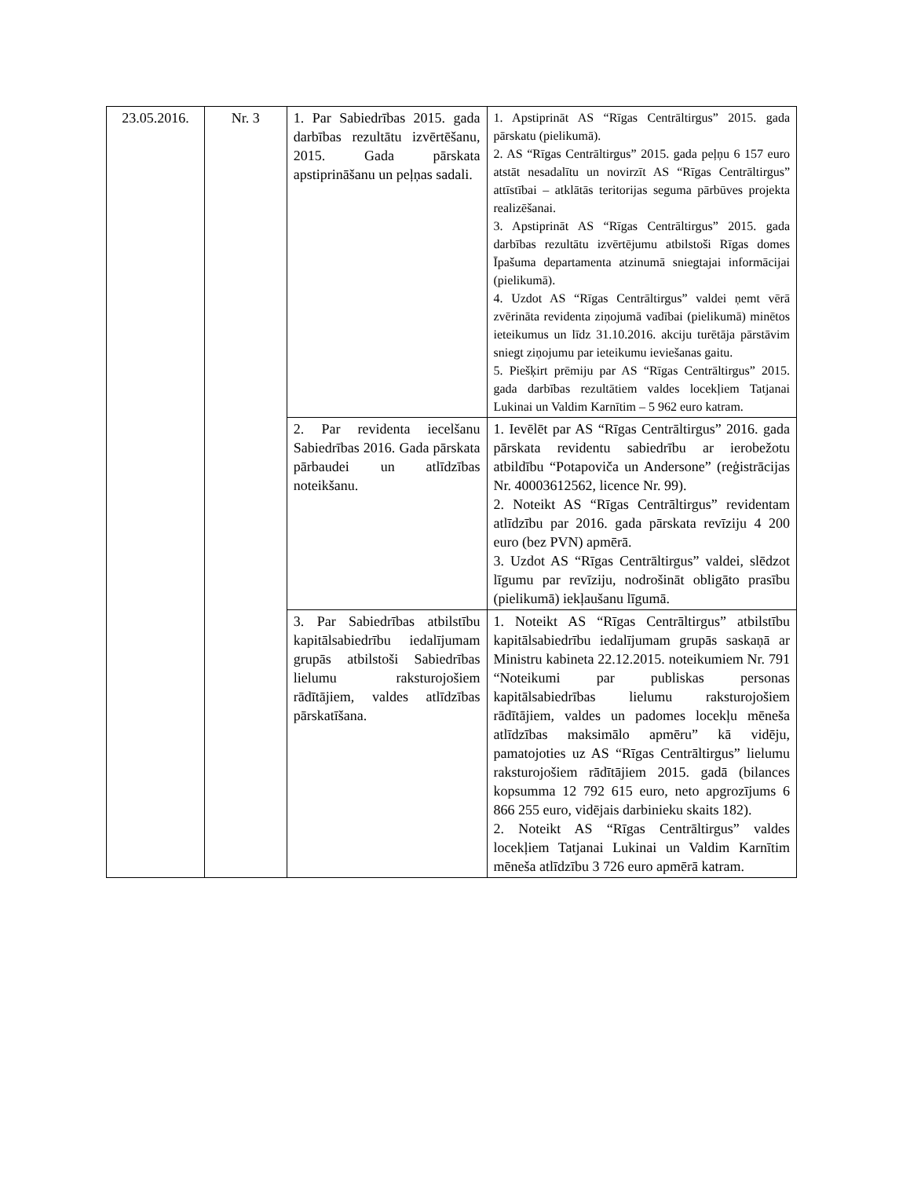| 23.05.2016. | Nr. 3 | 1. Par Sabiedrības 2015. gada darbības rezultātu izvērtēšanu, 2015. Gada pārskata apstiprināšanu un peļņas sadali. | 1. Apstiprināt AS “Rīgas Centrāltirgus” 2015. gada pārskatu (pielikumā). 2. AS “Rīgas Centrāltirgus” 2015. gada peļņu 6 157 euro atstāt nesadalītu un novirzīt AS “Rīgas Centrāltirgus” attīstībai – atklātās teritorijas seguma pārbūves projekta realizēšanai. 3. Apstiprināt AS “Rīgas Centrāltirgus” 2015. gada darbības rezultātu izvērtējumu atbilstoši Rīgas domes Īpašuma departamenta atzinumā sniegtajai informācijai (pielikumā). 4. Uzdot AS “Rīgas Centrāltirgus” valdei ņemt vērā zvērināta revidenta ziņojumā vadībai (pielikumā) minētos ieteikumus un līdz 31.10.2016. akciju turētāja pārstāvim sniegt ziņojumu par ieteikumu ieviešanas gaitu. 5. Piešķirt prēmiju par AS “Rīgas Centrāltirgus” 2015. gada darbības rezultātiem valdes locekļiem Tatjanai Lukinai un Valdim Karnītim – 5 962 euro katram. |
| | | 2. Par revidenta iecelšanu Sabiedrības 2016. Gada pārskata pārbaudei un atlīdzības noteikšanu. | 1. Ievēlēt par AS “Rīgas Centrāltirgus” 2016. gada pārskata revidentu sabiedrību ar ierobežotu atbildību “Potapoviča un Andersone” (reģistrācijas Nr. 40003612562, licence Nr. 99). 2. Noteikt AS “Rīgas Centrāltirgus” revidentam atlīdzību par 2016. gada pārskata revīziju 4 200 euro (bez PVN) apmērā. 3. Uzdot AS “Rīgas Centrāltirgus” valdei, slēdzot līgumu par revīziju, nodrošināt obligāto prasību (pielikumā) iekļaušanu līgumā. |
| | | 3. Par Sabiedrības atbilstību kapitālsabiedrību iedalījumam grupās atbilstoši Sabiedrības lielumu raksturojošiem rādītājiem, valdes atlīdzības pārskatīšana. | 1. Noteikt AS “Rīgas Centrāltirgus” atbilstību kapitālsabiedrību iedalījumam grupās saskaņā ar Ministru kabineta 22.12.2015. noteikumiem Nr. 791 “Noteikumi par publiskas personas kapitālsabiedrības lielumu raksturojošiem rādītājiem, valdes un padomes locekļu mēneša atlīdzības maksimālo apmēru” kā vidēju, pamatojoties uz AS “Rīgas Centrāltirgus” lielumu raksturojošiem rādītājiem 2015. gadā (bilances kopsumma 12 792 615 euro, neto apgrozījums 6 866 255 euro, vidējais darbinieku skaits 182). 2. Noteikt AS “Rīgas Centrāltirgus” valdes locekļiem Tatjanai Lukinai un Valdim Karnītim mēneša atlīdzību 3 726 euro apmērā katram. |